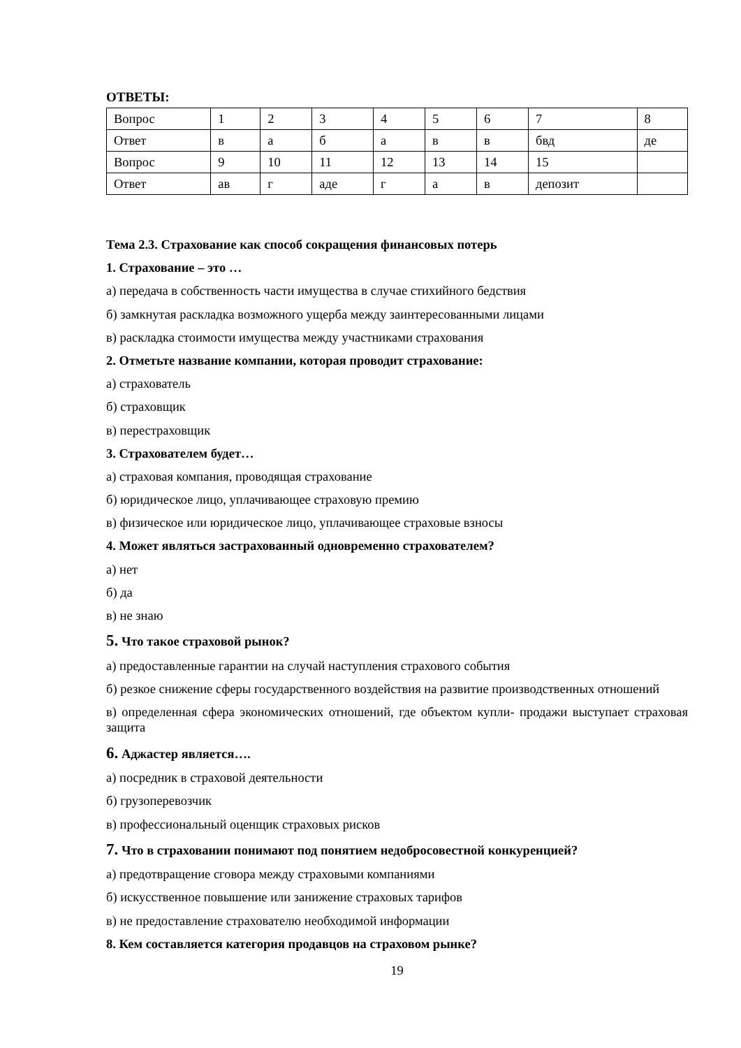ОТВЕТЫ:
| Вопрос | 1 | 2 | 3 | 4 | 5 | 6 | 7 | 8 |
| Ответ | в | а | б | а | в | в | бвд | де |
| Вопрос | 9 | 10 | 11 | 12 | 13 | 14 | 15 | |
| Ответ | ав | г | аде | г | а | в | депозит | |
Тема 2.3. Страхование как способ сокращения финансовых потерь
1. Страхование – это …
а) передача в собственность части имущества в случае стихийного бедствия
б) замкнутая раскладка возможного ущерба между заинтересованными лицами
в) раскладка стоимости имущества между участниками страхования
2. Отметьте название компании, которая проводит страхование:
а) страхователь
б) страховщик
в) перестраховщик
3. Страхователем будет…
а) страховая компания, проводящая страхование
б) юридическое лицо, уплачивающее страховую премию
в) физическое или юридическое лицо, уплачивающее страховые взносы
4. Может являться застрахованный одновременно страхователем?
а) нет
б) да
в) не знаю
5. Что такое страховой рынок?
а) предоставленные гарантии на случай наступления страхового события
б) резкое снижение сферы государственного воздействия на развитие производственных отношений
в) определенная сфера экономических отношений, где объектом купли- продажи выступает страховая защита
6. Аджастер является….
а) посредник в страховой деятельности
б) грузоперевозчик
в) профессиональный оценщик страховых рисков
7. Что в страховании понимают под понятием недобросовестной конкуренцией?
а) предотвращение сговора между страховыми компаниями
б) искусственное повышение или занижение страховых тарифов
в) не предоставление страхователю необходимой информации
8. Кем составляется категория продавцов на страховом рынке?
19